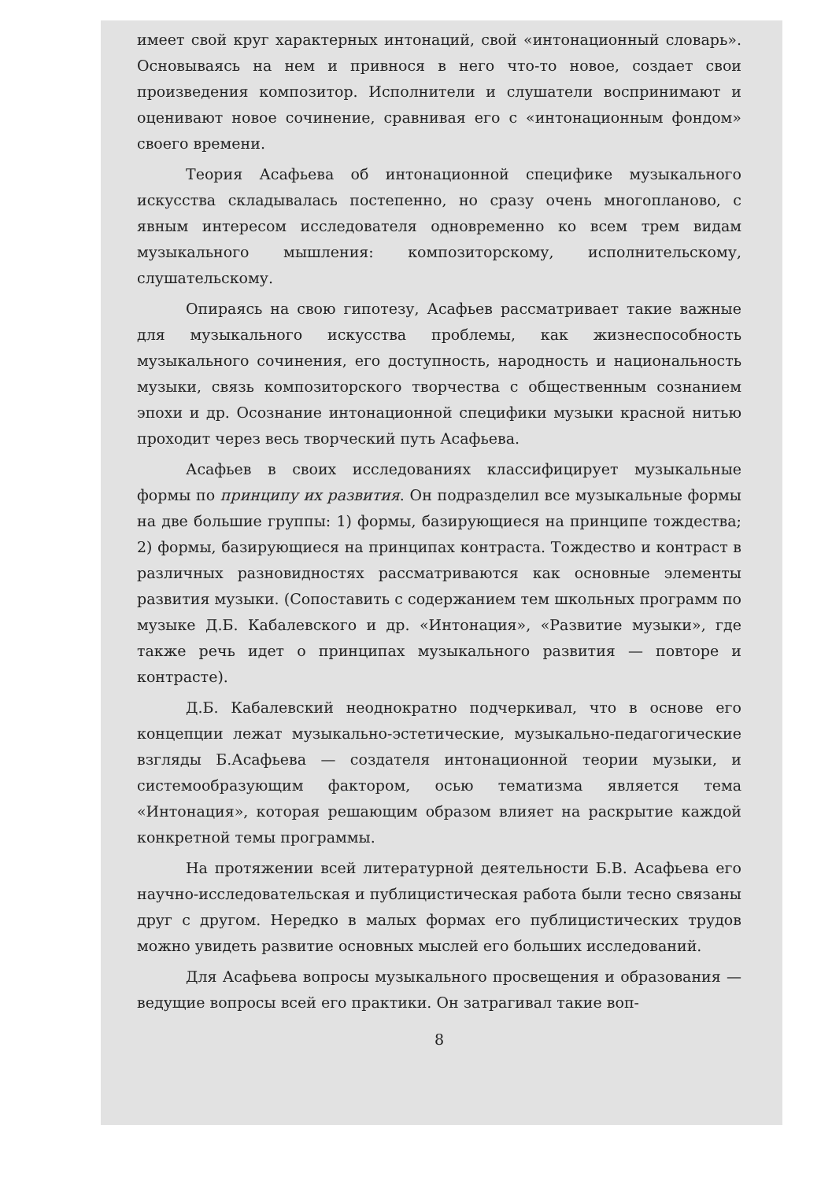имеет свой круг характерных интонаций, свой «интонационный словарь». Основываясь на нем и привнося в него что-то новое, создает свои произведения композитор. Исполнители и слушатели воспринимают и оценивают новое сочинение, сравнивая его с «интонационным фондом» своего времени.
Теория Асафьева об интонационной специфике музыкального искусства складывалась постепенно, но сразу очень многопланово, с явным интересом исследователя одновременно ко всем трем видам музыкального мышления: композиторскому, исполнительскому, слушательскому.
Опираясь на свою гипотезу, Асафьев рассматривает такие важные для музыкального искусства проблемы, как жизнеспособность музыкального сочинения, его доступность, народность и национальность музыки, связь композиторского творчества с общественным сознанием эпохи и др. Осознание интонационной специфики музыки красной нитью проходит через весь творческий путь Асафьева.
Асафьев в своих исследованиях классифицирует музыкальные формы по принципу их развития. Он подразделил все музыкальные формы на две большие группы: 1) формы, базирующиеся на принципе тождества; 2) формы, базирующиеся на принципах контраста. Тождество и контраст в различных разновидностях рассматриваются как основные элементы развития музыки. (Сопоставить с содержанием тем школьных программ по музыке Д.Б. Кабалевского и др. «Интонация», «Развитие музыки», где также речь идет о принципах музыкального развития — повторе и контрасте).
Д.Б. Кабалевский неоднократно подчеркивал, что в основе его концепции лежат музыкально-эстетические, музыкально-педагогические взгляды Б.Асафьева — создателя интонационной теории музыки, и системообразующим фактором, осью тематизма является тема «Интонация», которая решающим образом влияет на раскрытие каждой конкретной темы программы.
На протяжении всей литературной деятельности Б.В. Асафьева его научно-исследовательская и публицистическая работа были тесно связаны друг с другом. Нередко в малых формах его публицистических трудов можно увидеть развитие основных мыслей его больших исследований.
Для Асафьева вопросы музыкального просвещения и образования — ведущие вопросы всей его практики. Он затрагивал такие воп-
8